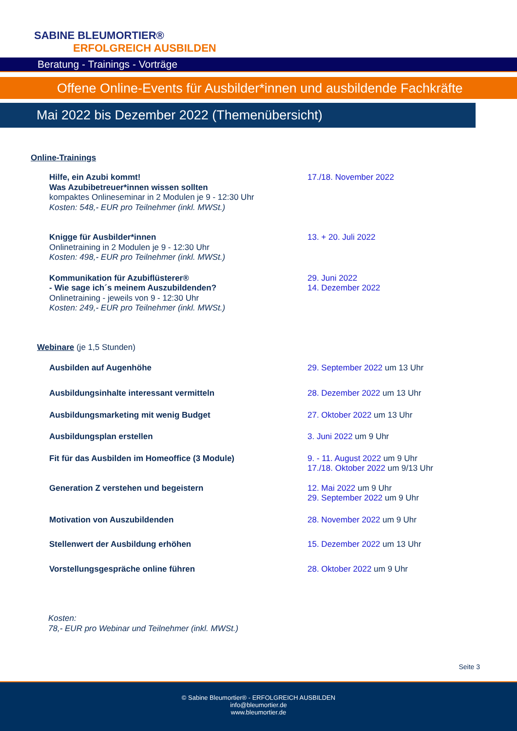SABINE BLEUMORTIER®
ERFOLGREICH AUSBILDEN
Beratung - Trainings - Vorträge
Offene Online-Events für Ausbilder*innen und ausbildende Fachkräfte
Mai 2022 bis Dezember 2022 (Themenübersicht)
Online-Trainings
Hilfe, ein Azubi kommt!
Was Azubibetreuer*innen wissen sollten
kompaktes Onlineseminar in 2 Modulen je 9 - 12:30 Uhr
Kosten: 548,- EUR pro Teilnehmer (inkl. MWSt.)
17./18. November 2022
Knigge für Ausbilder*innen
Onlinetraining in 2 Modulen je 9 - 12:30 Uhr
Kosten: 498,- EUR pro Teilnehmer (inkl. MWSt.)
13. + 20. Juli 2022
Kommunikation für Azubiflüsterer®
- Wie sage ich´s meinem Auszubildenden?
Onlinetraining - jeweils von 9 - 12:30 Uhr
Kosten: 249,- EUR pro Teilnehmer (inkl. MWSt.)
29. Juni 2022
14. Dezember 2022
Webinare (je 1,5 Stunden)
Ausbilden auf Augenhöhe 29. September 2022 um 13 Uhr
Ausbildungsinhalte interessant vermitteln 28. Dezember 2022 um 13 Uhr
Ausbildungsmarketing mit wenig Budget 27. Oktober 2022 um 13 Uhr
Ausbildungsplan erstellen 3. Juni 2022 um 9 Uhr
Fit für das Ausbilden im Homeoffice (3 Module) 9. - 11. August 2022 um 9 Uhr
17./18. Oktober 2022 um 9/13 Uhr
Generation Z verstehen und begeistern 12. Mai 2022 um 9 Uhr
29. September 2022 um 9 Uhr
Motivation von Auszubildenden 28. November 2022 um 9 Uhr
Stellenwert der Ausbildung erhöhen 15. Dezember 2022 um 13 Uhr
Vorstellungsgespräche online führen 28. Oktober 2022 um 9 Uhr
Kosten:
78,- EUR pro Webinar und Teilnehmer (inkl. MWSt.)
Seite 3
© Sabine Bleumortier® - ERFOLGREICH AUSBILDEN
info@bleumortier.de
www.bleumortier.de